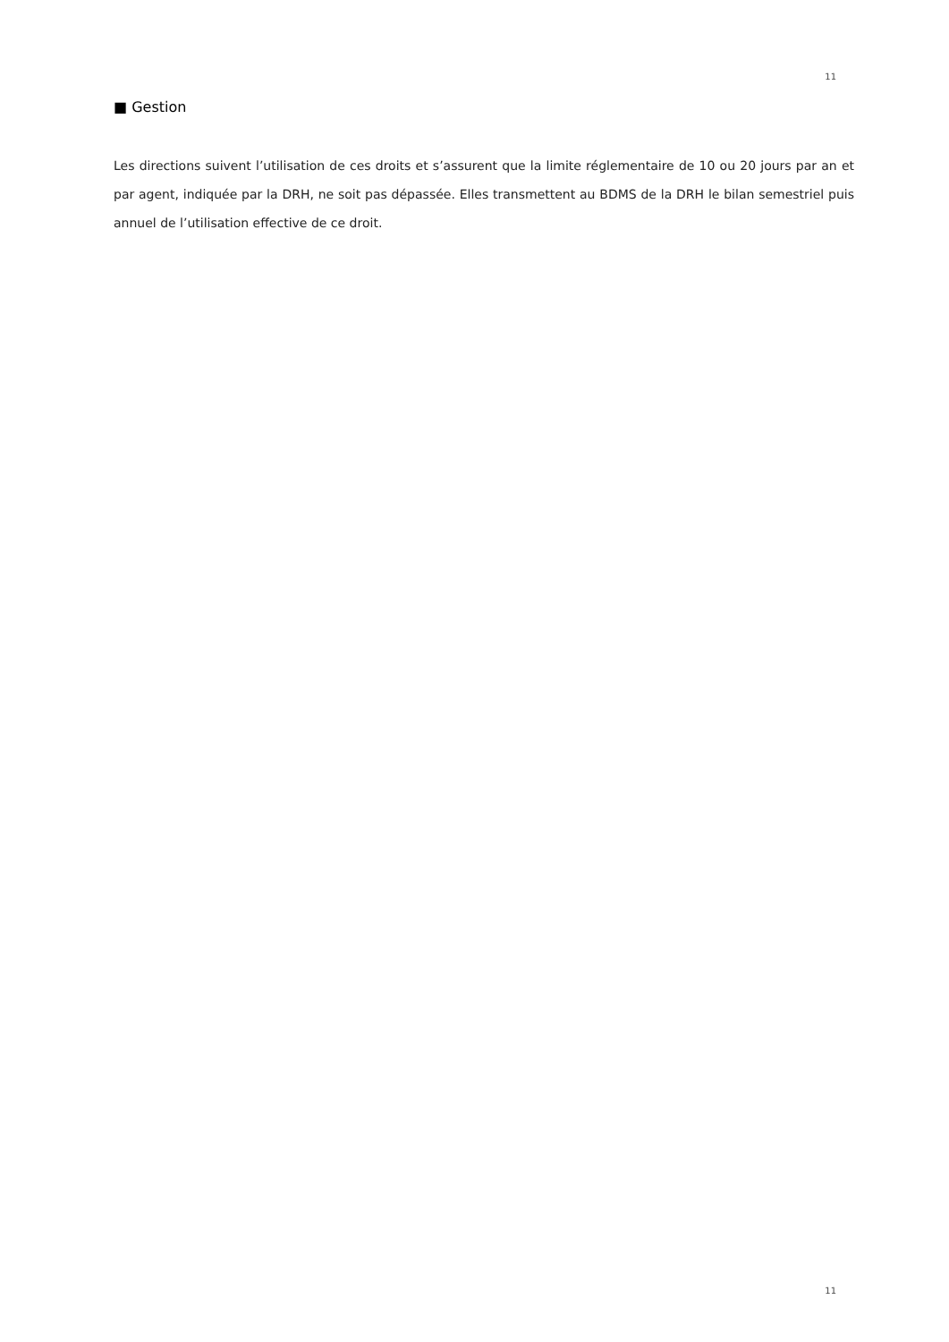11
■ Gestion
Les directions suivent l’utilisation de ces droits et s’assurent que la limite réglementaire de 10 ou 20 jours par an et par agent, indiquée par la DRH, ne soit pas dépassée. Elles transmettent au BDMS de la DRH le bilan semestriel puis annuel de l’utilisation effective de ce droit.
11